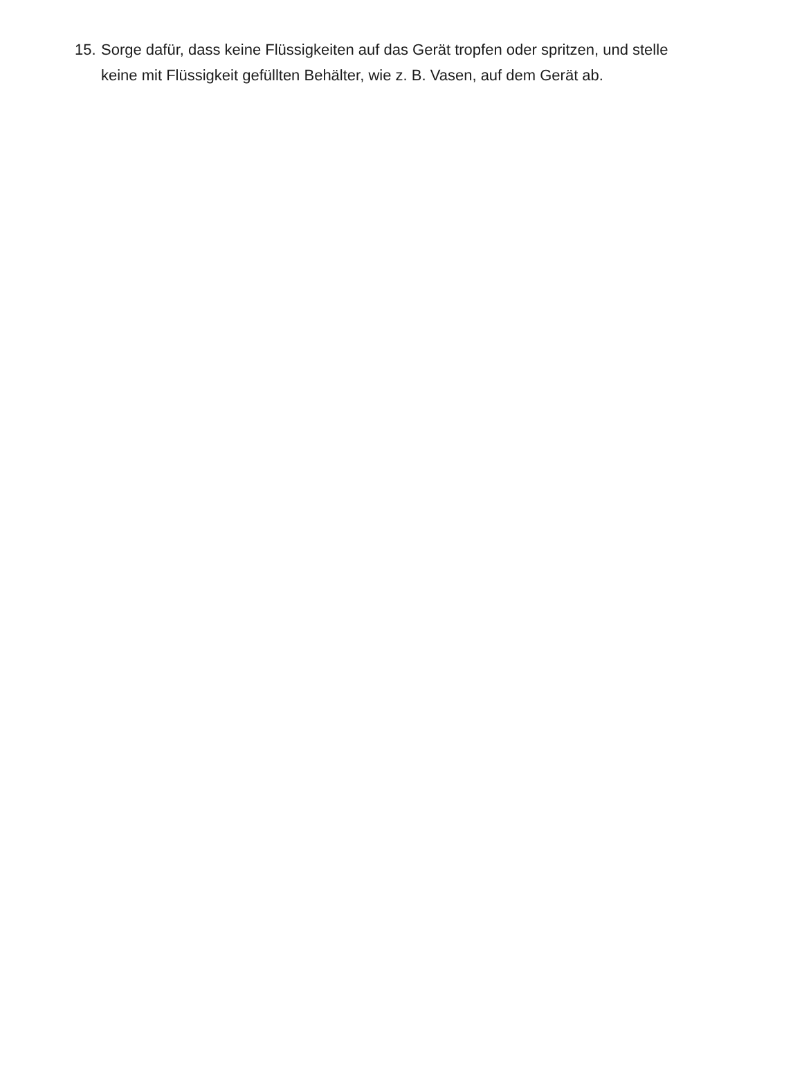15. Sorge dafür, dass keine Flüssigkeiten auf das Gerät tropfen oder spritzen, und stelle keine mit Flüssigkeit gefüllten Behälter, wie z. B. Vasen, auf dem Gerät ab.